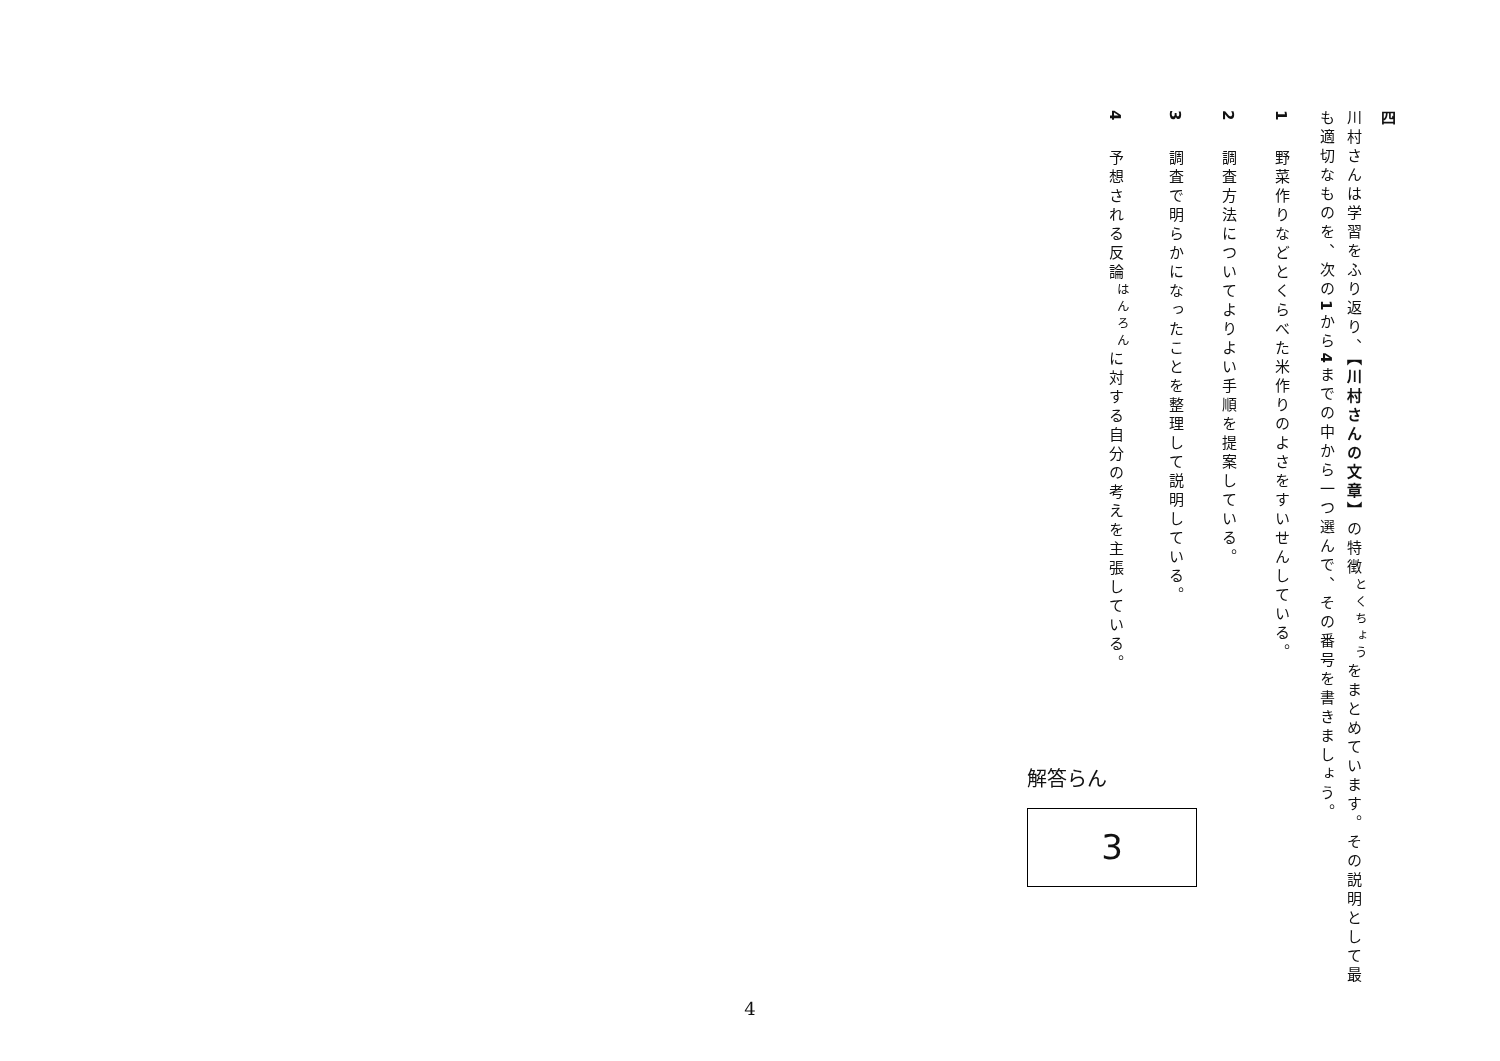四
川村さんは学習をふり返り、【川村さんの文章】の特徴<sup>とくちょう</sup>をまとめています。その説明として最も適切なものを、次の1から4までの中から一つ選んで、その番号を書きましょう。
1野菜作りなどとくらべた米作りのよさをすいせんしている。
2調査方法についてよりよい手順を提案している。
3調査で明らかになったことを整理して説明している。
4予想される反論<sup>はんろん</sup>に対する自分の考えを主張している。
解答らん
3
4